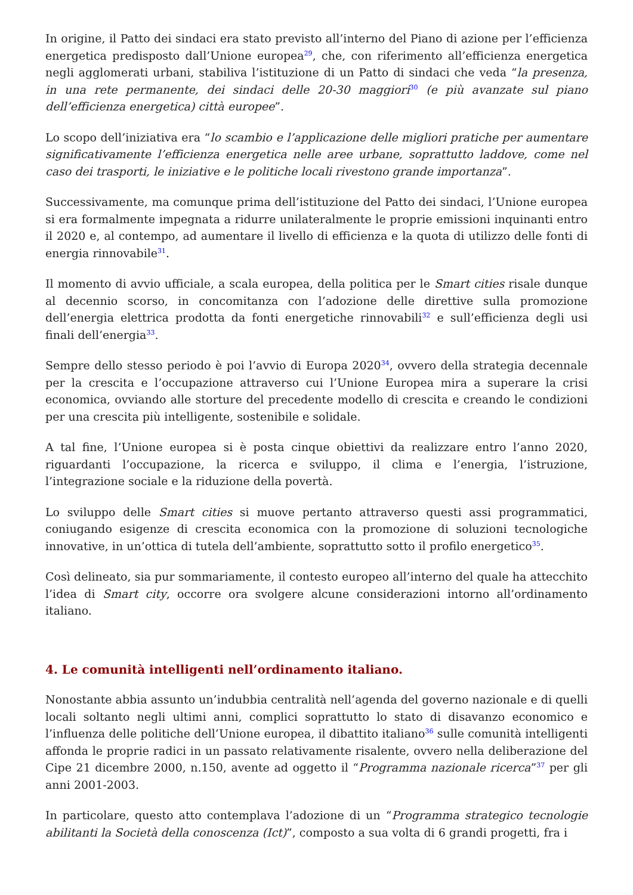In origine, il Patto dei sindaci era stato previsto all’interno del Piano di azione per l’efficienza energetica predisposto dall’Unione europea<sup>29</sup>, che, con riferimento all’efficienza energetica negli agglomerati urbani, stabiliva l’istituzione di un Patto di sindaci che veda “la presenza, in una rete permanente, dei sindaci delle 20-30 maggiori<sup>30</sup> (e più avanzate sul piano dell’efficienza energetica) città europee”.
Lo scopo dell’iniziativa era “lo scambio e l’applicazione delle migliori pratiche per aumentare significativamente l’efficienza energetica nelle aree urbane, soprattutto laddove, come nel caso dei trasporti, le iniziative e le politiche locali rivestono grande importanza”.
Successivamente, ma comunque prima dell’istituzione del Patto dei sindaci, l’Unione europea si era formalmente impegnata a ridurre unilateralmente le proprie emissioni inquinanti entro il 2020 e, al contempo, ad aumentare il livello di efficienza e la quota di utilizzo delle fonti di energia rinnovabile<sup>31</sup>.
Il momento di avvio ufficiale, a scala europea, della politica per le Smart cities risale dunque al decennio scorso, in concomitanza con l’adozione delle direttive sulla promozione dell’energia elettrica prodotta da fonti energetiche rinnovabili<sup>32</sup> e sull’efficienza degli usi finali dell’energia<sup>33</sup>.
Sempre dello stesso periodo è poi l’avvio di Europa 2020<sup>34</sup>, ovvero della strategia decennale per la crescita e l’occupazione attraverso cui l’Unione Europea mira a superare la crisi economica, ovviando alle storture del precedente modello di crescita e creando le condizioni per una crescita più intelligente, sostenibile e solidale.
A tal fine, l’Unione europea si è posta cinque obiettivi da realizzare entro l’anno 2020, riguardanti l’occupazione, la ricerca e sviluppo, il clima e l’energia, l’istruzione, l’integrazione sociale e la riduzione della povertà.
Lo sviluppo delle Smart cities si muove pertanto attraverso questi assi programmatici, coniugando esigenze di crescita economica con la promozione di soluzioni tecnologiche innovative, in un’ottica di tutela dell’ambiente, soprattutto sotto il profilo energetico<sup>35</sup>.
Così delineato, sia pur sommariamente, il contesto europeo all’interno del quale ha attecchito l’idea di Smart city, occorre ora svolgere alcune considerazioni intorno all’ordinamento italiano.
4. Le comunità intelligenti nell’ordinamento italiano.
Nonostante abbia assunto un’indubbia centralità nell’agenda del governo nazionale e di quelli locali soltanto negli ultimi anni, complici soprattutto lo stato di disavanzo economico e l’influenza delle politiche dell’Unione europea, il dibattito italiano<sup>36</sup> sulle comunità intelligenti affonda le proprie radici in un passato relativamente risalente, ovvero nella deliberazione del Cipe 21 dicembre 2000, n.150, avente ad oggetto il “Programma nazionale ricerca”<sup>37</sup> per gli anni 2001-2003.
In particolare, questo atto contemplava l’adozione di un “Programma strategico tecnologie abilitanti la Società della conoscenza (Ict)”, composto a sua volta di 6 grandi progetti, fra i